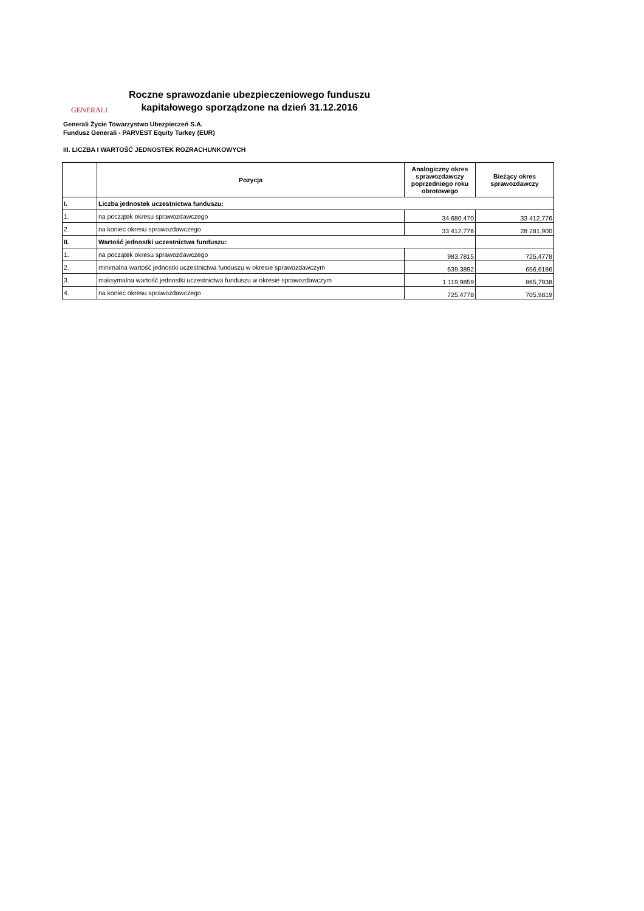GENERALI
Roczne sprawozdanie ubezpieczeniowego funduszu
kapitałowego sporządzone na dzień 31.12.2016
Generali Życie Towarzystwo Ubezpieczeń S.A.
Fundusz Generali - PARVEST Equity Turkey (EUR)
III. LICZBA I WARTOŚĆ JEDNOSTEK ROZRACHUNKOWYCH
| | Pozycja | Analogiczny okres sprawozdawczy poprzedniego roku obrotowego | Bieżący okres sprawozdawczy |
| --- | --- | --- | --- |
| I. | Liczba jednostek uczestnictwa funduszu: | | |
| 1. | na początek okresu sprawozdawczego | 34 680,470 | 33 412,776 |
| 2. | na koniec okresu sprawozdawczego | 33 412,776 | 28 281,900 |
| II. | Wartość jednostki uczestnictwa funduszu: | | |
| 1. | na początek okresu sprawozdawczego | 983,7815 | 725,4778 |
| 2. | minimalna wartość jednostki uczestnictwa funduszu w okresie sprawozdawczym | 639,3892 | 656,6186 |
| 3. | maksymalna wartość jednostki uczestnictwa funduszu w okresie sprawozdawczym | 1 119,9859 | 865,7938 |
| 4. | na koniec okresu sprawozdawczego | 725,4778 | 705,9819 |